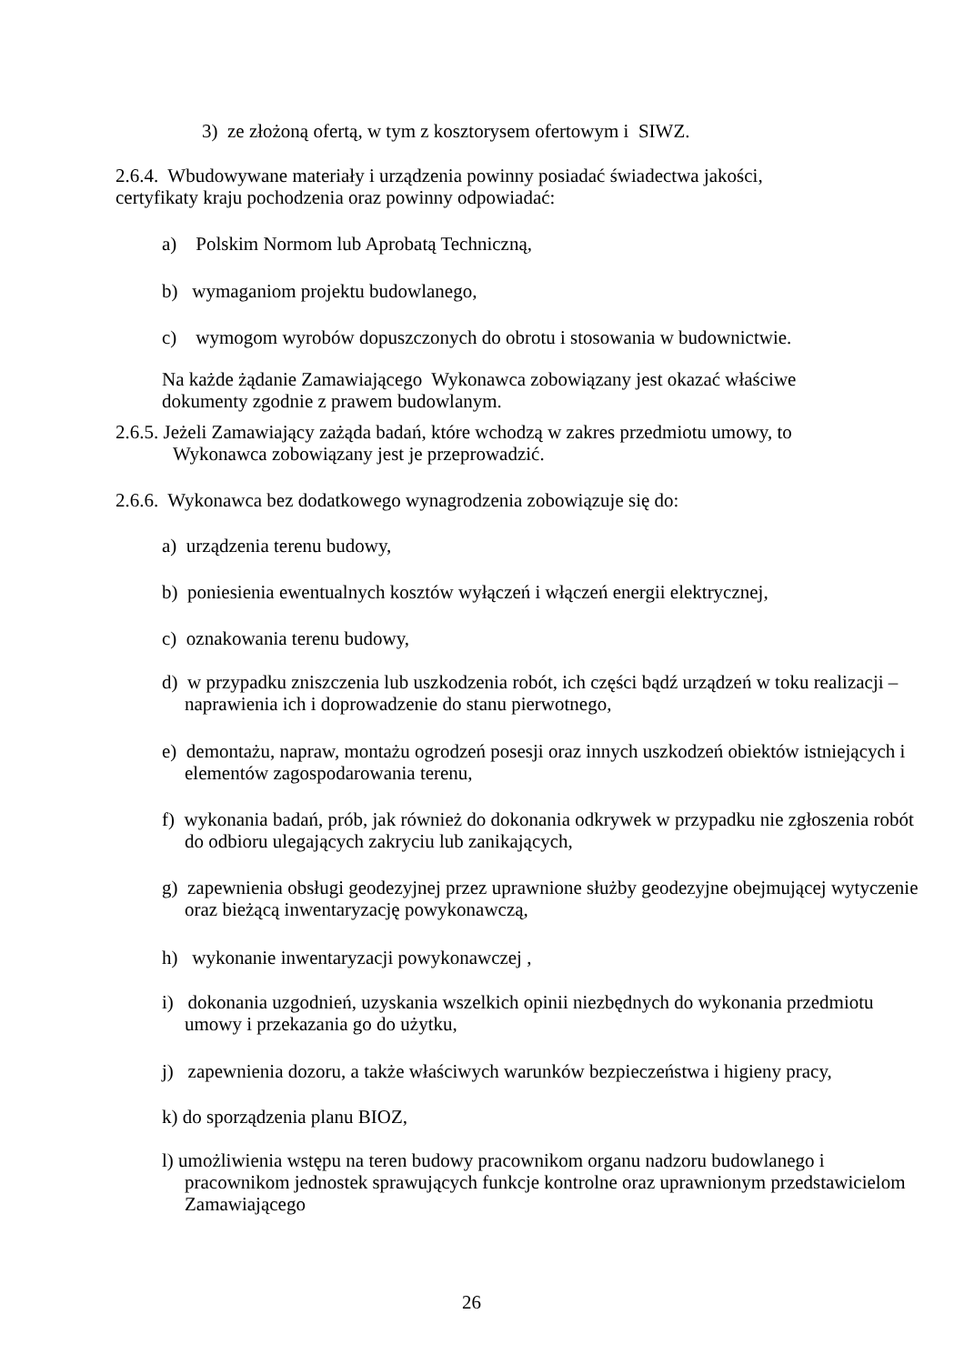3) ze złożoną ofertą, w tym z kosztorysem ofertowym i SIWZ.
2.6.4. Wbudowywane materiały i urządzenia powinny posiadać świadectwa jakości,
certyfikaty kraju pochodzenia oraz powinny odpowiadać:
a) Polskim Normom lub Aprobatą Techniczną,
b) wymaganiom projektu budowlanego,
c) wymogom wyrobów dopuszczonych do obrotu i stosowania w budownictwie.
Na każde żądanie Zamawiającego Wykonawca zobowiązany jest okazać właściwe
dokumenty zgodnie z prawem budowlanym.
2.6.5. Jeżeli Zamawiający zażąda badań, które wchodzą w zakres przedmiotu umowy, to
Wykonawca zobowiązany jest je przeprowadzić.
2.6.6. Wykonawca bez dodatkowego wynagrodzenia zobowiązuje się do:
a) urządzenia terenu budowy,
b) poniesienia ewentualnych kosztów wyłączeń i włączeń energii elektrycznej,
c) oznakowania terenu budowy,
d) w przypadku zniszczenia lub uszkodzenia robót, ich części bądź urządzeń w toku realizacji – naprawienia ich i doprowadzenie do stanu pierwotnego,
e) demontażu, napraw, montażu ogrodzeń posesji oraz innych uszkodzeń obiektów istniejących i elementów zagospodarowania terenu,
f) wykonania badań, prób, jak również do dokonania odkrywek w przypadku nie zgłoszenia robót do odbioru ulegających zakryciu lub zanikających,
g) zapewnienia obsługi geodezyjnej przez uprawnione służby geodezyjne obejmującej wytyczenie oraz bieżącą inwentaryzację powykonawczą,
h) wykonanie inwentaryzacji powykonawczej ,
i) dokonania uzgodnień, uzyskania wszelkich opinii niezbędnych do wykonania przedmiotu umowy i przekazania go do użytku,
j) zapewnienia dozoru, a także właściwych warunków bezpieczeństwa i higieny pracy,
k) do sporządzenia planu BIOZ,
l) umożliwienia wstępu na teren budowy pracownikom organu nadzoru budowlanego i pracownikom jednostek sprawujących funkcje kontrolne oraz uprawnionym przedstawicielom Zamawiającego
26